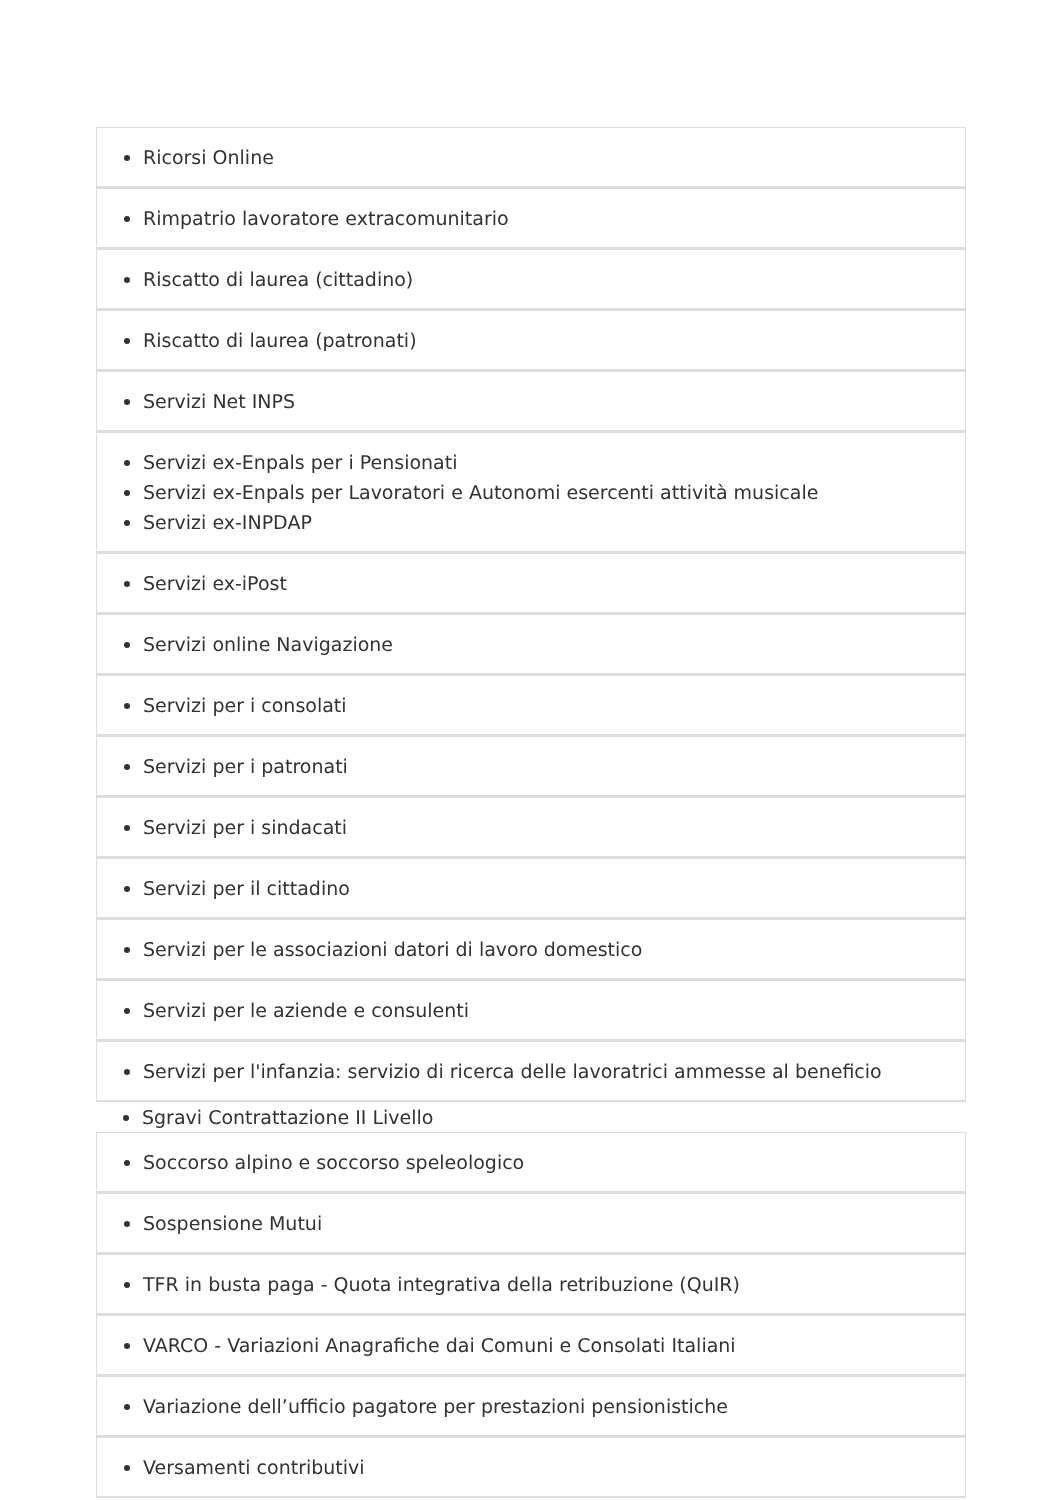Ricorsi Online
Rimpatrio lavoratore extracomunitario
Riscatto di laurea (cittadino)
Riscatto di laurea (patronati)
Servizi Net INPS
Servizi ex-Enpals per i Pensionati
Servizi ex-Enpals per Lavoratori e Autonomi esercenti attività musicale
Servizi ex-INPDAP
Servizi ex-iPost
Servizi online Navigazione
Servizi per i consolati
Servizi per i patronati
Servizi per i sindacati
Servizi per il cittadino
Servizi per le associazioni datori di lavoro domestico
Servizi per le aziende e consulenti
Servizi per l'infanzia: servizio di ricerca delle lavoratrici ammesse al beneficio
Sgravi Contrattazione II Livello
Soccorso alpino e soccorso speleologico
Sospensione Mutui
TFR in busta paga - Quota integrativa della retribuzione (QuIR)
VARCO - Variazioni Anagrafiche dai Comuni e Consolati Italiani
Variazione dell’ufficio pagatore per prestazioni pensionistiche
Versamenti contributivi